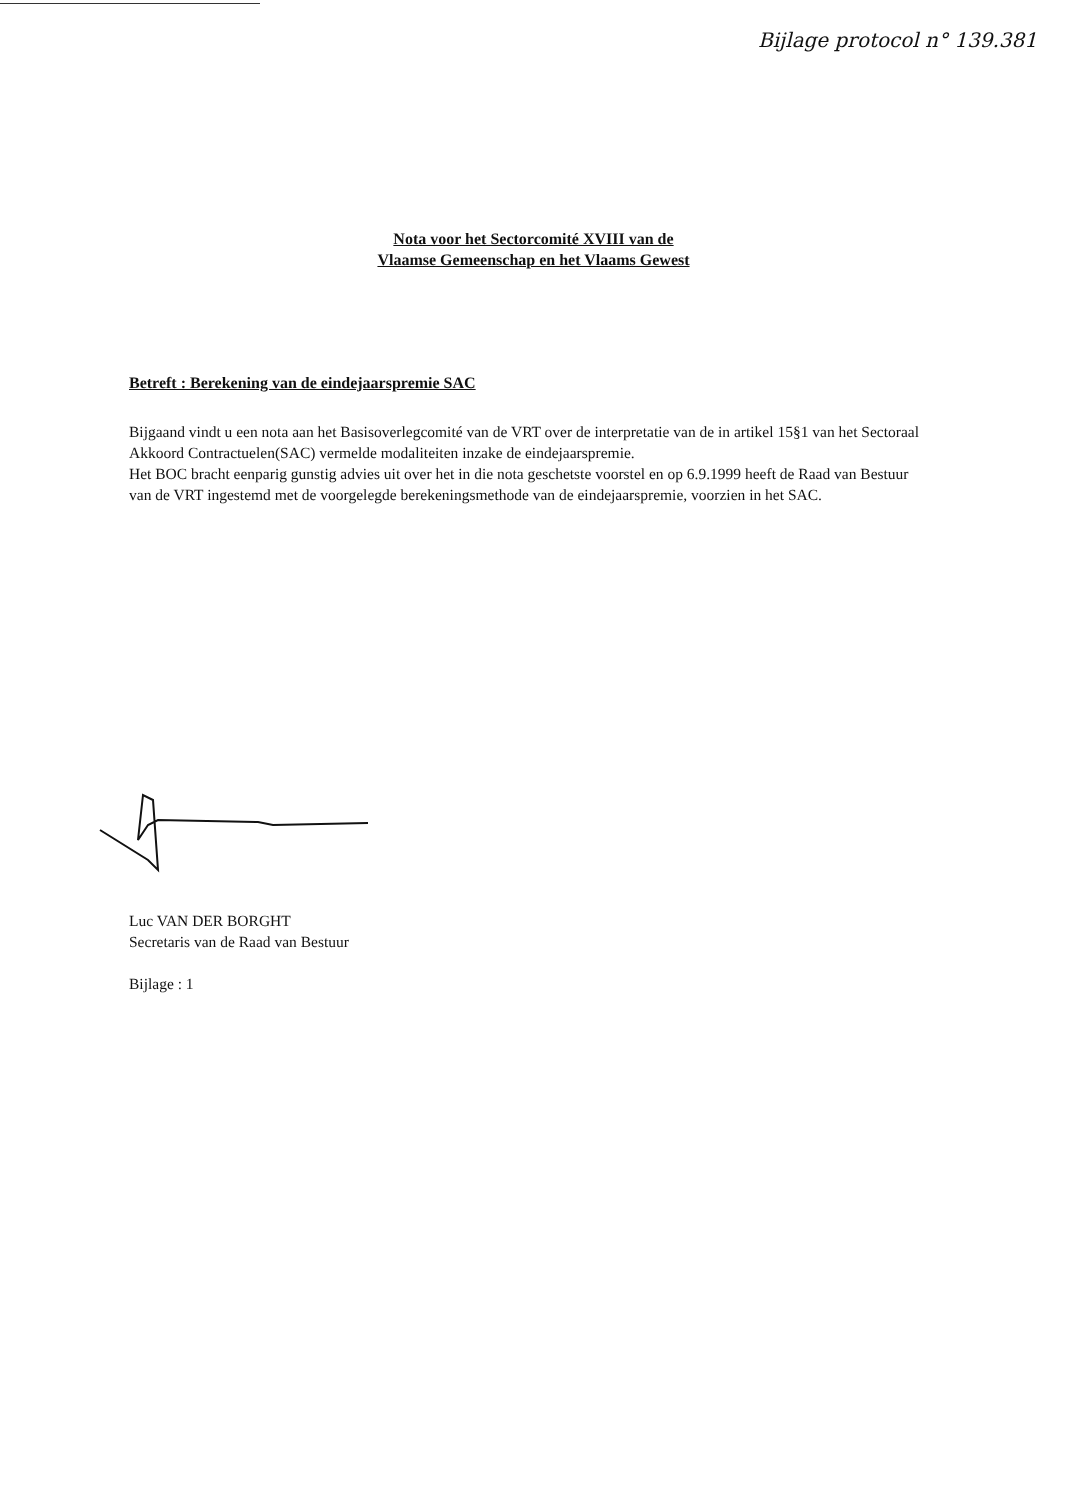Bijlage protocol n° 139.381
Nota voor het Sectorcomité XVIII van de
Vlaamse Gemeenschap en het Vlaams Gewest
Betreft : Berekening van de eindejaarspremie SAC
Bijgaand vindt u een nota aan het Basisoverlegcomité van de VRT over de interpretatie van de in artikel 15§1 van het Sectoraal Akkoord Contractuelen(SAC) vermelde modaliteiten inzake de eindejaarspremie.
Het BOC bracht eenparig gunstig advies uit over het in die nota geschetste voorstel en op 6.9.1999 heeft de Raad van Bestuur van de VRT ingestemd met de voorgelegde berekeningsmethode van de eindejaarspremie, voorzien in het SAC.
Luc VAN DER BORGHT
Secretaris van de Raad van Bestuur
Bijlage : 1